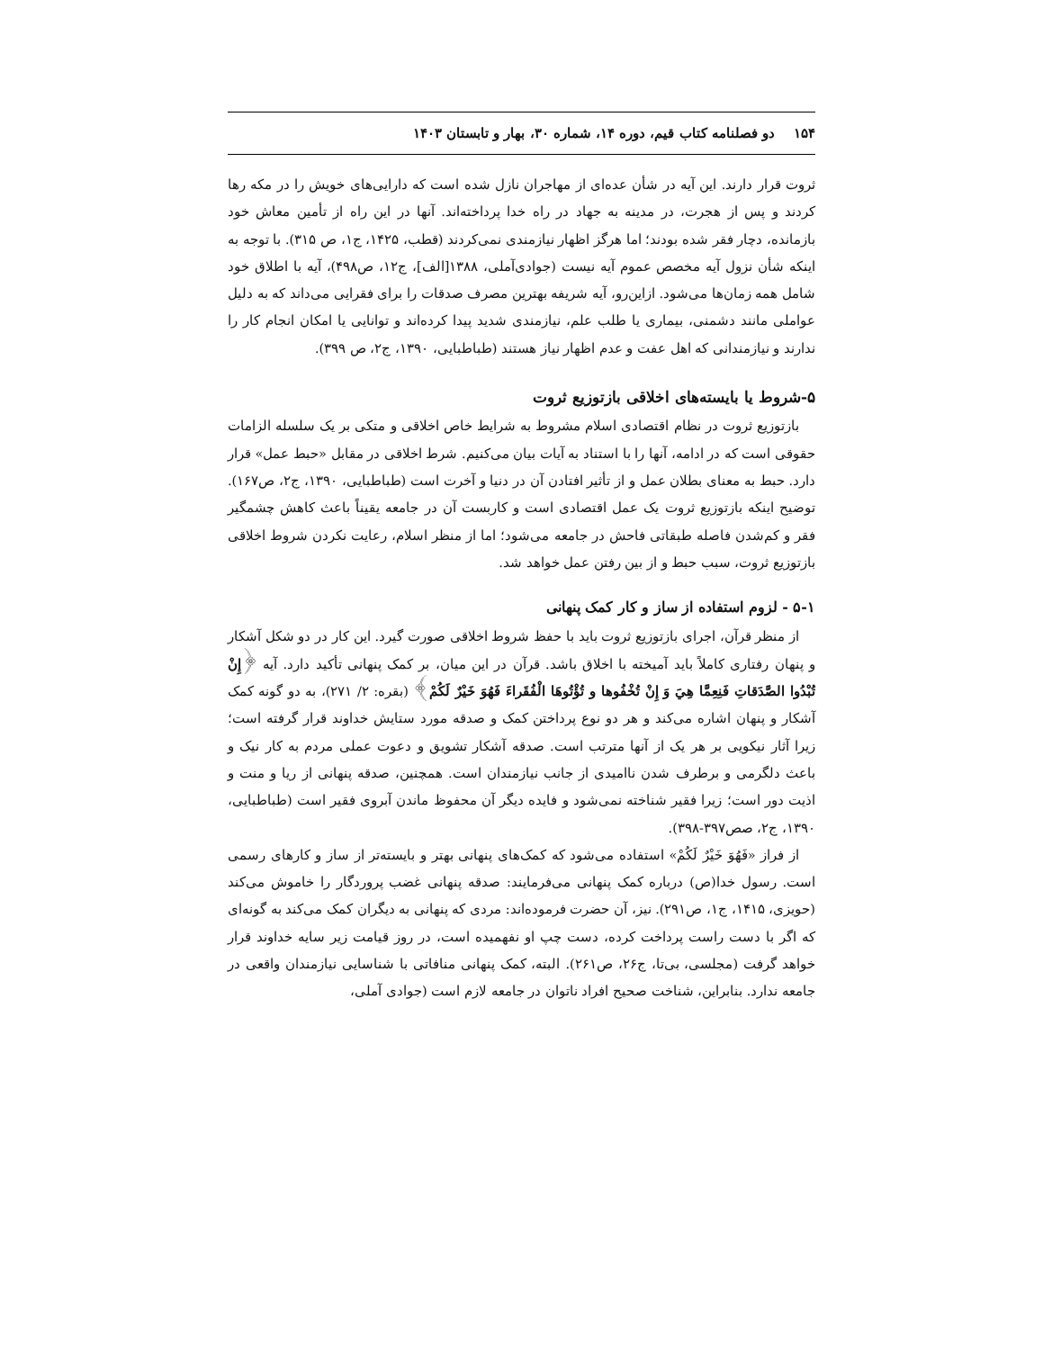۱۵۴ دو فصلنامه کتاب قیم، دوره ۱۴، شماره ۳۰، بهار و تابستان ۱۴۰۳
ثروت قرار دارند. این آیه در شأن عده‌ای از مهاجران نازل شده است که دارایی‌های خویش را در مکه رها کردند و پس از هجرت، در مدینه به جهاد در راه خدا پرداخته‌اند. آنها در این راه از تأمین معاش خود بازمانده، دچار فقر شده بودند؛ اما هرگز اظهار نیازمندی نمی‌کردند (قطب، ۱۴۲۵، ج۱، ص ۳۱۵). با توجه به اینکه شأن نزول آیه مخصص عموم آیه نیست (جوادی‌آملی، ۱۳۸۸[الف]، ج۱۲، ص۴۹۸)، آیه با اطلاق خود شامل همه زمان‌ها می‌شود. ازاین‌رو، آیه شریفه بهترین مصرف صدقات را برای فقرایی می‌داند که به دلیل عواملی مانند دشمنی، بیماری یا طلب علم، نیازمندی شدید پیدا کرده‌اند و توانایی یا امکان انجام کار را ندارند و نیازمندانی که اهل عفت و عدم اظهار نیاز هستند (طباطبایی، ۱۳۹۰، ج۲، ص ۳۹۹).
۵-شروط یا بایسته‌های اخلاقی بازتوزیع ثروت
بازتوزیع ثروت در نظام اقتصادی اسلام مشروط به شرایط خاص اخلاقی و متکی بر یک سلسله الزامات حقوقی است که در ادامه، آنها را با استناد به آیات بیان می‌کنیم. شرط اخلاقی در مقابل «حبط عمل» قرار دارد. حبط به معنای بطلان عمل و از تأثیر افتادن آن در دنیا و آخرت است (طباطبایی، ۱۳۹۰، ج۲، ص۱۶۷). توضیح اینکه بازتوزیع ثروت یک عمل اقتصادی است و کاربست آن در جامعه یقیناً باعث کاهش چشمگیر فقر و کم‌شدن فاصله طبقاتی فاحش در جامعه می‌شود؛ اما از منظر اسلام، رعایت نکردن شروط اخلاقی بازتوزیع ثروت، سبب حبط و از بین رفتن عمل خواهد شد.
۵-۱ - لزوم استفاده از ساز و کار کمک پنهانی
از منظر قرآن، اجرای بازتوزیع ثروت باید با حفظ شروط اخلاقی صورت گیرد. این کار در دو شکل آشکار و پنهان رفتاری کاملاً باید آمیخته با اخلاق باشد. قرآن در این میان، بر کمک پنهانی تأکید دارد. آیه ﴿إِنْ تُبْدُوا الصَّدَقاتِ فَنِعِمَّا هِيَ وَ إِنْ تُخْفُوها و تُؤْتُوهَا الْفُقَراءَ فَهُوَ خَيْرٌ لَكُمْ﴾ (بقره: ۲/ ۲۷۱)، به دو گونه کمک آشکار و پنهان اشاره می‌کند و هر دو نوع پرداختن کمک و صدقه مورد ستایش خداوند قرار گرفته است؛ زیرا آثار نیکویی بر هر یک از آنها مترتب است. صدقه آشکار تشویق و دعوت عملی مردم به کار نیک و باعث دلگرمی و برطرف شدن ناامیدی از جانب نیازمندان است. همچنین، صدقه پنهانی از ریا و منت و اذیت دور است؛ زیرا فقیر شناخته نمی‌شود و فایده دیگر آن محفوظ ماندن آبروی فقیر است (طباطبایی، ۱۳۹۰، ج۲، صص۳۹۷-۳۹۸).
از فراز «فَهُوَ خَيْرٌ لَكُمْ» استفاده می‌شود که کمک‌های پنهانی بهتر و بایسته‌تر از ساز و کارهای رسمی است. رسول خدا(ص) درباره کمک پنهانی می‌فرمایند: صدقه پنهانی غضب پروردگار را خاموش می‌کند (حویزی، ۱۴۱۵، ج۱، ص۲۹۱). نیز، آن حضرت فرموده‌اند: مردی که پنهانی به دیگران کمک می‌کند به گونه‌ای که اگر با دست راست پرداخت کرده، دست چپ او نفهمیده است، در روز قیامت زیر سایه خداوند قرار خواهد گرفت (مجلسی، بی‌تا، ج۲۶، ص۲۶۱). البته، کمک پنهانی منافاتی با شناسایی نیازمندان واقعی در جامعه ندارد. بنابراین، شناخت صحیح افراد ناتوان در جامعه لازم است (جوادی آملی،